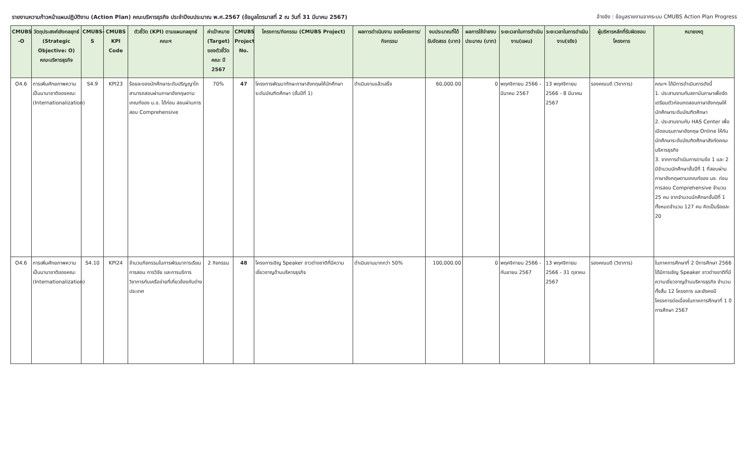รายงานความก้าวหน้าแผนปฏิบัติงาน (Action Plan) คณะบริหารธุรกิจ ประจำปีงบประมาณ พ.ศ.2567 (ข้อมูลไตรมาสที่ 2 ณ วันที่ 31 มีนาคม 2567)
อ้างอิง : ข้อมูลรายงานจากระบบ CMUBS Action Plan Progress
| CMUBS -O | วัตถุประสงค์เชิงกลยุทธ์ (Strategic Objective: O) คณะบริหารธุรกิจ | CMUBS- S | CMUBS KPI Code | ตัวชี้วัด (KPI) ตามแผนกลยุทธ์คณะฯ | ค่าเป้าหมาย (Target) ของตัวชี้วัด คณะ ปี 2567 | CMUBS Project No. | โครงการ/กิจกรรม (CMUBS Project) | ผลการดำเนินงาน ของโครงการ/กิจกรรม | งบประมาณที่ได้รับจัดสรร (บาท) | ผลการใช้จ่ายงบประมาณ (บาท) | ระยะเวลาในการดำเนินงาน(แผน) | ระยะเวลาในการดำเนินงาน(จริง) | ผู้บริหารหลักที่รับผิดชอบโครงการ | หมายเหตุ |
| --- | --- | --- | --- | --- | --- | --- | --- | --- | --- | --- | --- | --- | --- | --- |
| O4.6 | การเพิ่มศักยภาพความเป็นนานาชาติของคณะ (Internationalization) | S4.9 | KPI23 | ร้อยละของนักศึกษาระดับปริญญาโท สามารถสอบผ่านภาษาอังกฤษตามเกณฑ์ของ ม.ช. ได้ก่อน สอบผ่านการสอบ Comprehensive | 70% | 47 | โครงการพัฒนาทักษะภาษาอังกฤษให้นักศึกษาระดับบัณฑิตศึกษา (ชั้นปีที่ 1) | ดำเนินงานแล้วเสร็จ | 60,000.00 | 0 | พฤศจิกายน 2566 - มีนาคม 2567 | 13 พฤศจิกายน 2566 - 8 มีนาคม 2567 | รองคณบดี (วิชาการ) | คณะฯ ได้มีการดำเนินการดังนี้ 1. ประสานงานกับสถาบันภาษาเพื่อจัดเตรียมตัวก่อนทดสอบภาษาอังกฤษให้นักศึกษาระดับบัณฑิตศึกษา 2. ประสานงานกับ HAS Center เพื่อเปิดอบรมภาษาอังกฤษ Online ให้กับนักศึกษาระดับบัณฑิตศึกษาสังกัดคณะบริหารธุรกิจ 3. จากการดำเนินการตามข้อ 1 และ 2 มีจำนวนนักศึกษาชั้นปีที่ 1 ที่สอบผ่านภาษาอังกฤษตามเกณฑ์ของ มช. ก่อนการสอบ Comprehensive จำนวน 25 คน จากจำนวนนักศึกษาชั้นปีที่ 1 ทั้งหมดจำนวน 127 คน คิดเป็นร้อยละ 20 |
| O4.6 | การเพิ่มศักยภาพความเป็นนานาชาติของคณะ (Internationalization) | S4.10 | KPI24 | จำนวนกิจกรรมในการพัฒนาการเรียนการสอน การวิจัย และการบริการวิชาการกับเครือข่ายที่เกี่ยวข้องกับต่างประเทศ | 2 กิจกรรม | 48 | โครงการเชิญ Speaker ชาวต่างชาติที่มีความเชี่ยวชาญด้านบริหารธุรกิจ | ดำเนินงานมากกว่า 50% | 100,000.00 | 0 | พฤศจิกายน 2566 - กันยายน 2567 | 13 พฤศจิกายน 2566 - 31 ตุลาคม 2567 | รองคณบดี (วิชาการ) | ในภาคการศึกษาที่ 2 ปีการศึกษา 2566 ได้มีการเชิญ Speaker ชาวต่างชาติที่มีความเชี่ยวชาญด้านบริหารธุรกิจ จำนวนทั้งสิ้น 12 โครงการ และยังคงมีโครงการต่อเนื่องในภาคการศึกษาที่ 1 ปีการศึกษา 2567 |